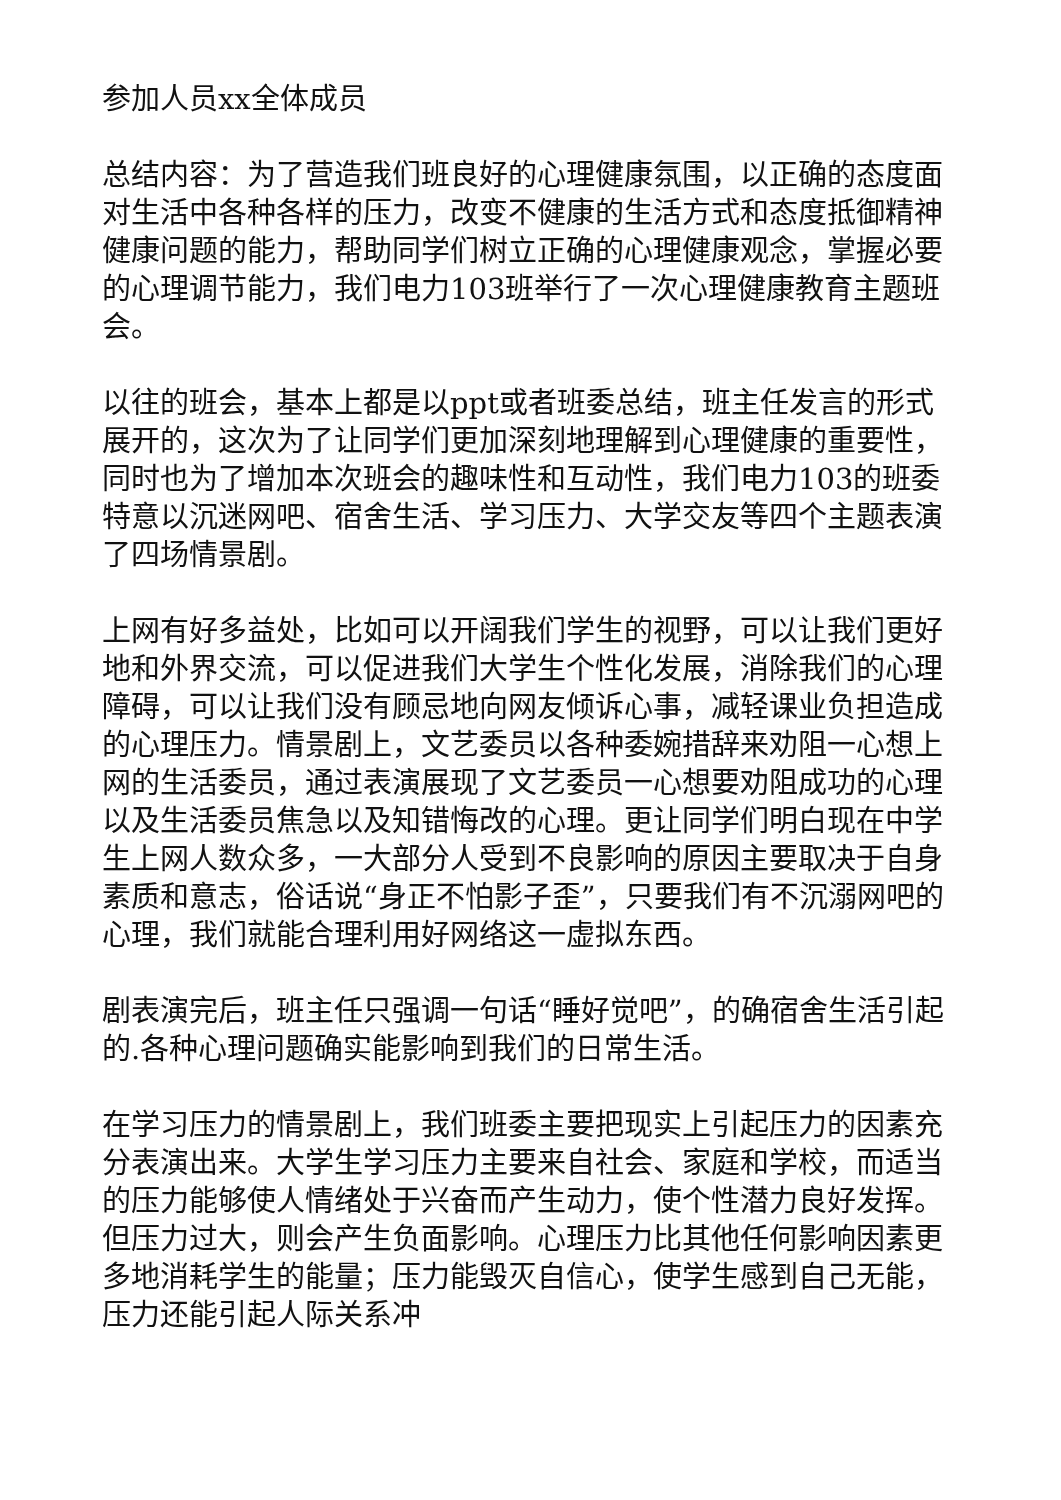参加人员xx全体成员
总结内容：为了营造我们班良好的心理健康氛围，以正确的态度面对生活中各种各样的压力，改变不健康的生活方式和态度抵御精神健康问题的能力，帮助同学们树立正确的心理健康观念，掌握必要的心理调节能力，我们电力103班举行了一次心理健康教育主题班会。
以往的班会，基本上都是以ppt或者班委总结，班主任发言的形式展开的，这次为了让同学们更加深刻地理解到心理健康的重要性，同时也为了增加本次班会的趣味性和互动性，我们电力103的班委特意以沉迷网吧、宿舍生活、学习压力、大学交友等四个主题表演了四场情景剧。
上网有好多益处，比如可以开阔我们学生的视野，可以让我们更好地和外界交流，可以促进我们大学生个性化发展，消除我们的心理障碍，可以让我们没有顾忌地向网友倾诉心事，减轻课业负担造成的心理压力。情景剧上，文艺委员以各种委婉措辞来劝阻一心想上网的生活委员，通过表演展现了文艺委员一心想要劝阻成功的心理以及生活委员焦急以及知错悔改的心理。更让同学们明白现在中学生上网人数众多，一大部分人受到不良影响的原因主要取决于自身素质和意志，俗话说“身正不怕影子歪”，只要我们有不沉溺网吧的心理，我们就能合理利用好网络这一虚拟东西。
剧表演完后，班主任只强调一句话“睡好觉吧”，的确宿舍生活引起的.各种心理问题确实能影响到我们的日常生活。
在学习压力的情景剧上，我们班委主要把现实上引起压力的因素充分表演出来。大学生学习压力主要来自社会、家庭和学校，而适当的压力能够使人情绪处于兴奋而产生动力，使个性潜力良好发挥。但压力过大，则会产生负面影响。心理压力比其他任何影响因素更多地消耗学生的能量；压力能毁灭自信心，使学生感到自己无能，压力还能引起人际关系冲